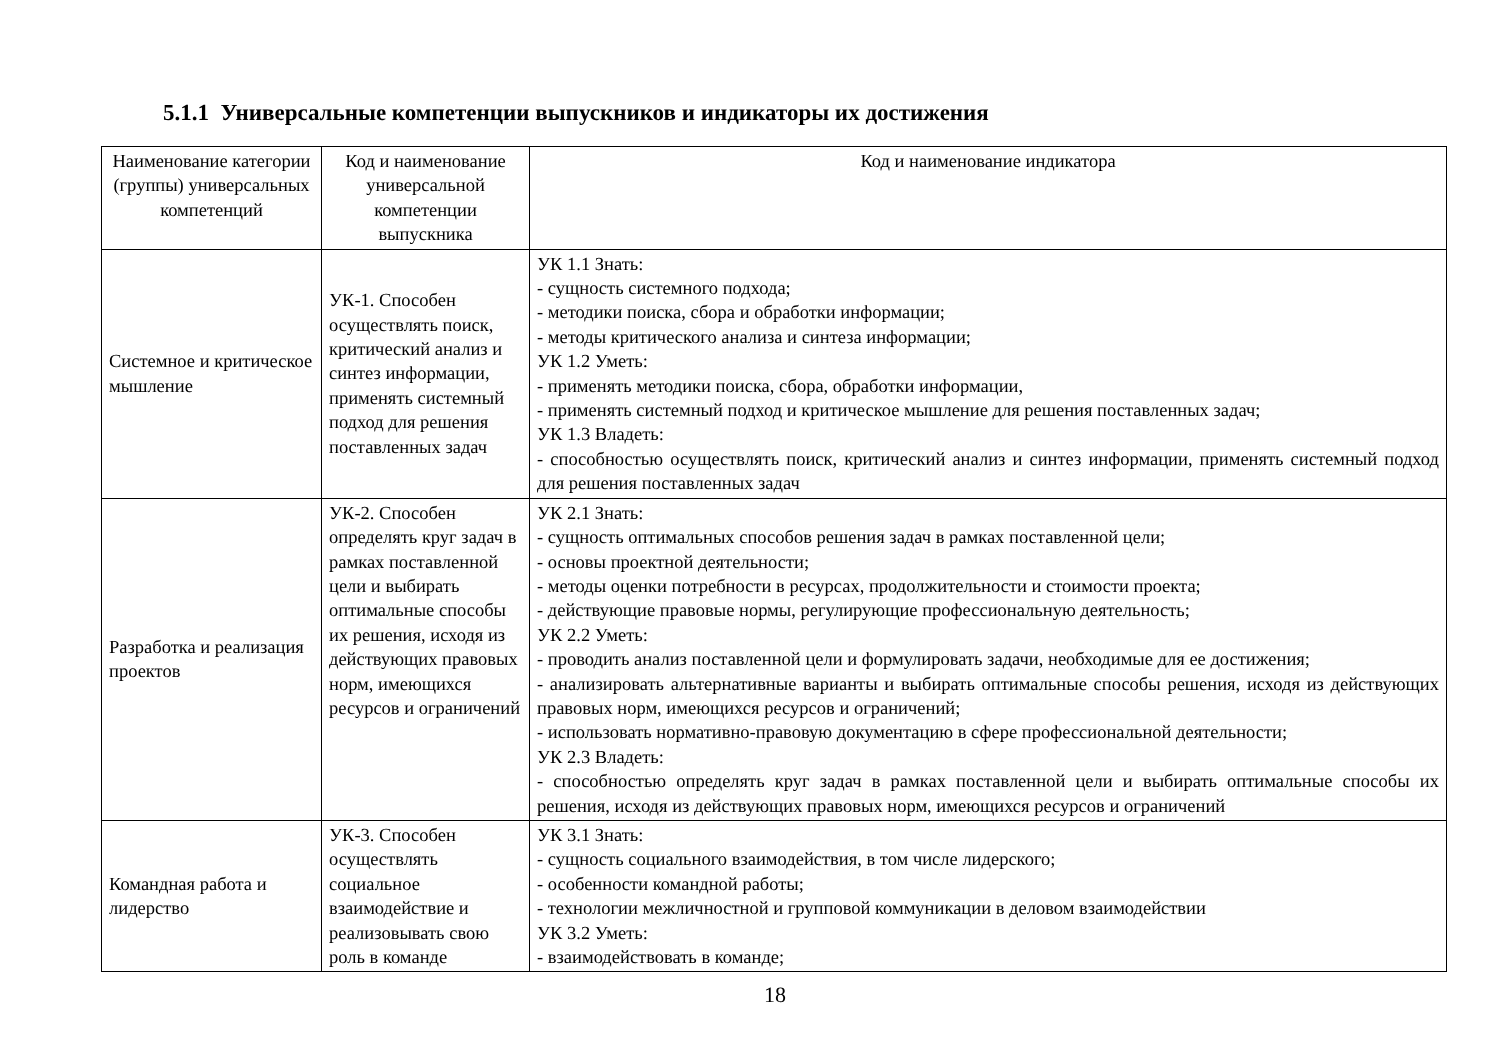5.1.1 Универсальные компетенции выпускников и индикаторы их достижения
| Наименование категории (группы) универсальных компетенций | Код и наименование универсальной компетенции выпускника | Код и наименование индикатора |
| --- | --- | --- |
| Системное и критическое мышление | УК-1. Способен осуществлять поиск, критический анализ и синтез информации, применять системный подход для решения поставленных задач | УК 1.1 Знать: - сущность системного подхода; - методики поиска, сбора и обработки информации; - методы критического анализа и синтеза информации; УК 1.2 Уметь: - применять методики поиска, сбора, обработки информации, - применять системный подход и критическое мышление для решения поставленных задач; УК 1.3 Владеть: - способностью осуществлять поиск, критический анализ и синтез информации, применять системный подход для решения поставленных задач |
| Разработка и реализация проектов | УК-2. Способен определять круг задач в рамках поставленной цели и выбирать оптимальные способы их решения, исходя из действующих правовых норм, имеющихся ресурсов и ограничений | УК 2.1 Знать: - сущность оптимальных способов решения задач в рамках поставленной цели; - основы проектной деятельности; - методы оценки потребности в ресурсах, продолжительности и стоимости проекта; - действующие правовые нормы, регулирующие профессиональную деятельность; УК 2.2 Уметь: - проводить анализ поставленной цели и формулировать задачи, необходимые для ее достижения; - анализировать альтернативные варианты и выбирать оптимальные способы решения, исходя из действующих правовых норм, имеющихся ресурсов и ограничений; - использовать нормативно-правовую документацию в сфере профессиональной деятельности; УК 2.3 Владеть: - способностью определять круг задач в рамках поставленной цели и выбирать оптимальные способы их решения, исходя из действующих правовых норм, имеющихся ресурсов и ограничений |
| Командная работа и лидерство | УК-3. Способен осуществлять социальное взаимодействие и реализовывать свою роль в команде | УК 3.1 Знать: - сущность социального взаимодействия, в том числе лидерского; - особенности командной работы; - технологии межличностной и групповой коммуникации в деловом взаимодействии УК 3.2 Уметь: - взаимодействовать в команде; |
18